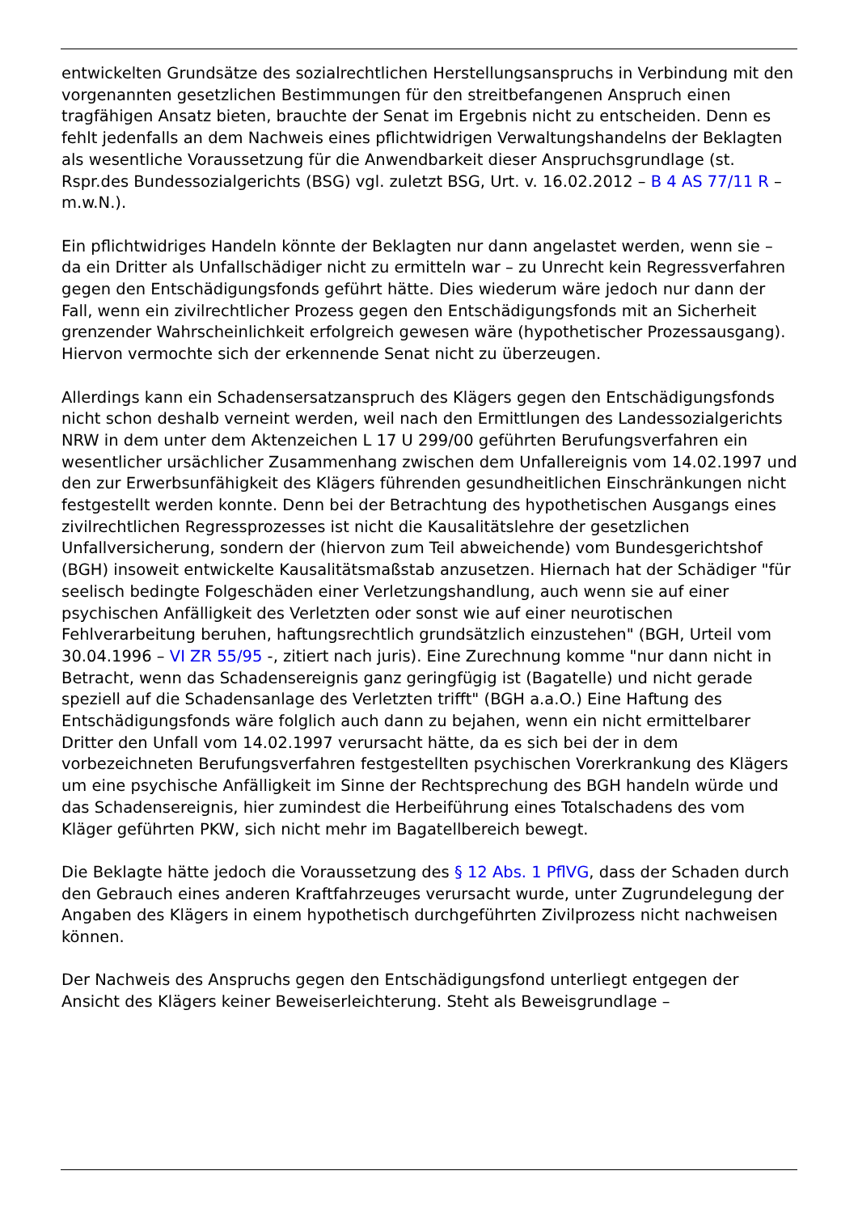entwickelten Grundsätze des sozialrechtlichen Herstellungsanspruchs in Verbindung mit den vorgenannten gesetzlichen Bestimmungen für den streitbefangenen Anspruch einen tragfähigen Ansatz bieten, brauchte der Senat im Ergebnis nicht zu entscheiden. Denn es fehlt jedenfalls an dem Nachweis eines pflichtwidrigen Verwaltungshandelns der Beklagten als wesentliche Voraussetzung für die Anwendbarkeit dieser Anspruchsgrundlage (st. Rspr.des Bundessozialgerichts (BSG) vgl. zuletzt BSG, Urt. v. 16.02.2012 – B 4 AS 77/11 R – m.w.N.).
Ein pflichtwidriges Handeln könnte der Beklagten nur dann angelastet werden, wenn sie – da ein Dritter als Unfallschädiger nicht zu ermitteln war – zu Unrecht kein Regressverfahren gegen den Entschädigungsfonds geführt hätte. Dies wiederum wäre jedoch nur dann der Fall, wenn ein zivilrechtlicher Prozess gegen den Entschädigungsfonds mit an Sicherheit grenzender Wahrscheinlichkeit erfolgreich gewesen wäre (hypothetischer Prozessausgang). Hiervon vermochte sich der erkennende Senat nicht zu überzeugen.
Allerdings kann ein Schadensersatzanspruch des Klägers gegen den Entschädigungsfonds nicht schon deshalb verneint werden, weil nach den Ermittlungen des Landessozialgerichts NRW in dem unter dem Aktenzeichen L 17 U 299/00 geführten Berufungsverfahren ein wesentlicher ursächlicher Zusammenhang zwischen dem Unfallereignis vom 14.02.1997 und den zur Erwerbsunfähigkeit des Klägers führenden gesundheitlichen Einschränkungen nicht festgestellt werden konnte. Denn bei der Betrachtung des hypothetischen Ausgangs eines zivilrechtlichen Regressprozesses ist nicht die Kausalitätslehre der gesetzlichen Unfallversicherung, sondern der (hiervon zum Teil abweichende) vom Bundesgerichtshof (BGH) insoweit entwickelte Kausalitätsmaßstab anzusetzen. Hiernach hat der Schädiger "für seelisch bedingte Folgeschäden einer Verletzungshandlung, auch wenn sie auf einer psychischen Anfälligkeit des Verletzten oder sonst wie auf einer neurotischen Fehlverarbeitung beruhen, haftungsrechtlich grundsätzlich einzustehen" (BGH, Urteil vom 30.04.1996 – VI ZR 55/95 -, zitiert nach juris). Eine Zurechnung komme "nur dann nicht in Betracht, wenn das Schadensereignis ganz geringfügig ist (Bagatelle) und nicht gerade speziell auf die Schadensanlage des Verletzten trifft" (BGH a.a.O.) Eine Haftung des Entschädigungsfonds wäre folglich auch dann zu bejahen, wenn ein nicht ermittelbarer Dritter den Unfall vom 14.02.1997 verursacht hätte, da es sich bei der in dem vorbezeichneten Berufungsverfahren festgestellten psychischen Vorerkrankung des Klägers um eine psychische Anfälligkeit im Sinne der Rechtsprechung des BGH handeln würde und das Schadensereignis, hier zumindest die Herbeiführung eines Totalschadens des vom Kläger geführten PKW, sich nicht mehr im Bagatellbereich bewegt.
Die Beklagte hätte jedoch die Voraussetzung des § 12 Abs. 1 PflVG, dass der Schaden durch den Gebrauch eines anderen Kraftfahrzeuges verursacht wurde, unter Zugrundelegung der Angaben des Klägers in einem hypothetisch durchgeführten Zivilprozess nicht nachweisen können.
Der Nachweis des Anspruchs gegen den Entschädigungsfond unterliegt entgegen der Ansicht des Klägers keiner Beweiserleichterung. Steht als Beweisgrundlage –